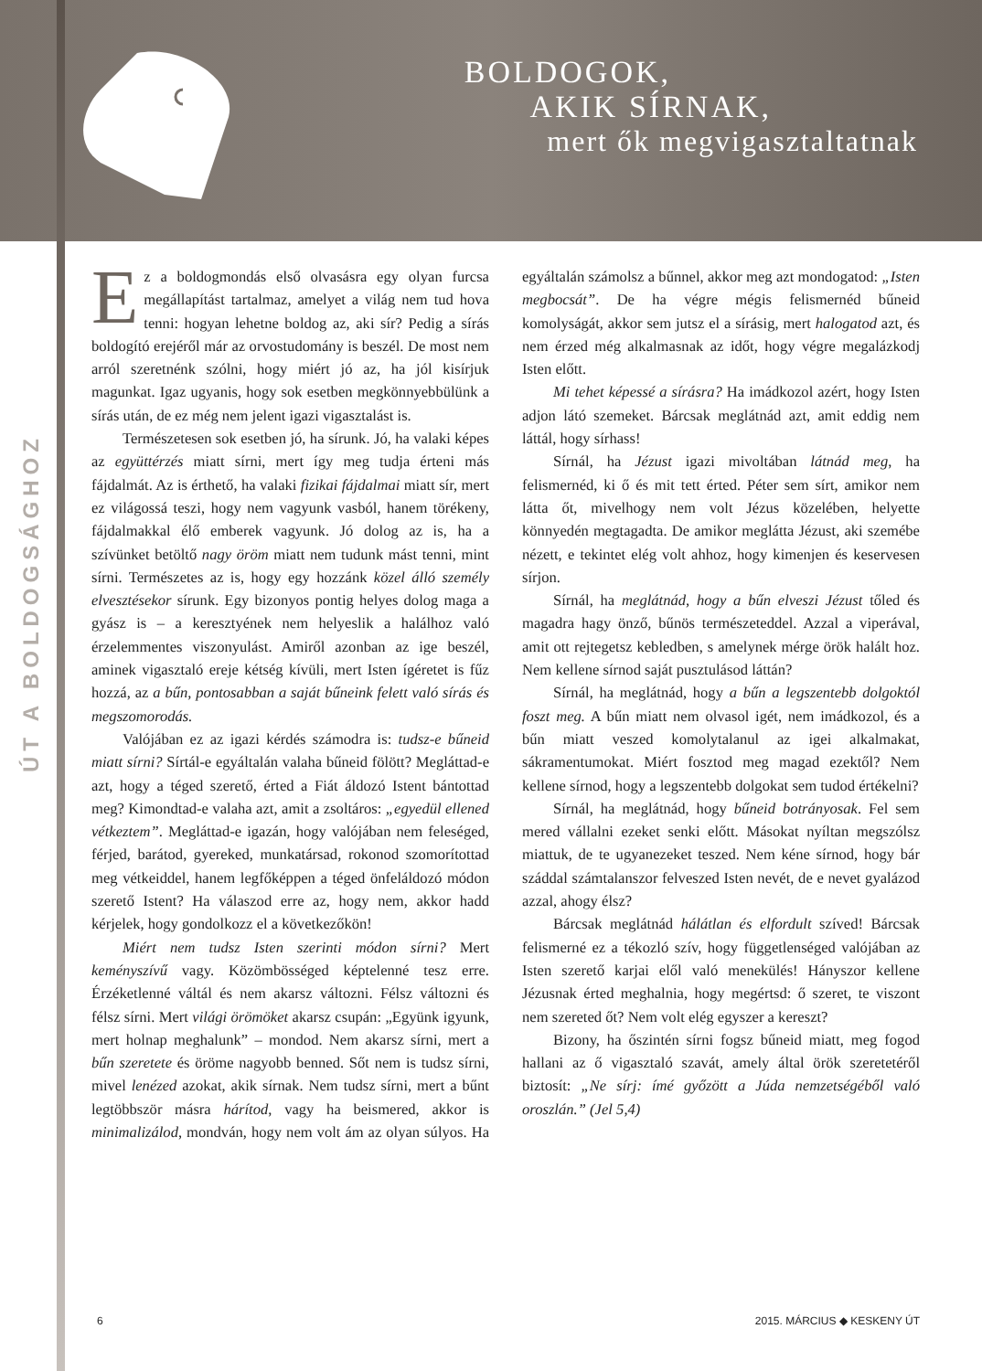BOLDOGOK,
AKIK SÍRNAK,
mert ők megvigasztaltatnak
ÚT A BOLDOGSÁGHOZ
Ez a boldogmondás első olvasásra egy olyan furcsa megállapítást tartalmaz, amelyet a világ nem tud hova tenni: hogyan lehetne boldog az, aki sír? Pedig a sírás boldogító erejéről már az orvostudomány is beszél. De most nem arról szeretnénk szólni, hogy miért jó az, ha jól kisírjuk magunkat. Igaz ugyanis, hogy sok esetben megkönnyebbülünk a sírás után, de ez még nem jelent igazi vigasztalást is.
Természetesen sok esetben jó, ha sírunk. Jó, ha valaki képes az együttérzés miatt sírni, mert így meg tudja érteni más fájdalmát. Az is érthető, ha valaki fizikai fájdalmai miatt sír, mert ez világossá teszi, hogy nem vagyunk vasból, hanem törékeny, fájdalmakkal élő emberek vagyunk. Jó dolog az is, ha a szívünket betöltő nagy öröm miatt nem tudunk mást tenni, mint sírni. Természetes az is, hogy egy hozzánk közel álló személy elvesztésekor sírunk. Egy bizonyos pontig helyes dolog maga a gyász is – a keresztyének nem helyeslik a halálhoz való érzelemmentes viszonyulást. Amiről azonban az ige beszél, aminek vigasztaló ereje kétség kívüli, mert Isten ígéretet is fűz hozzá, az a bűn, pontosabban a saját bűneink felett való sírás és megszomorodás.
Valójában ez az igazi kérdés számodra is: tudsz-e bűneid miatt sírni? Sírtál-e egyáltalán valaha bűneid fölött? Megláttad-e azt, hogy a téged szerető, érted a Fiát áldozó Istent bántottad meg? Kimondtad-e valaha azt, amit a zsoltáros: „egyedül ellened vétkeztem”. Megláttad-e igazán, hogy valójában nem feleséged, férjed, barátod, gyereked, munkatársad, rokonod szomorítottad meg vétkeiddel, hanem legfőképpen a téged önfeláldozó módon szerető Istent? Ha válaszod erre az, hogy nem, akkor hadd kérjelek, hogy gondolkozz el a következőkön!
Miért nem tudsz Isten szerinti módon sírni? Mert keményszívű vagy. Közömbösséged képtelenné tesz erre. Érzéketlenné váltál és nem akarsz változni. Félsz változni és félsz sírni. Mert világi örömöket akarsz csupán: „Együnk igyunk, mert holnap meghalunk” – mondod. Nem akarsz sírni, mert a bűn szeretete és öröme nagyobb benned. Sőt nem is tudsz sírni, mivel lenézed azokat, akik sírnak. Nem tudsz sírni, mert a bűnt legtöbbször másra hárítod, vagy ha beismered, akkor is minimalizálod, mondván, hogy nem volt ám az olyan súlyos. Ha egyáltalán számolsz a bűnnel, akkor meg azt mondogatod: „Isten megbocsát”. De ha végre mégis felismernéd bűneid komolyságát, akkor sem jutsz el a sírásig, mert halogatod azt, és nem érzed még alkalmasnak az időt, hogy végre megalázkodj Isten előtt.
Mi tehet képessé a sírásra? Ha imádkozol azért, hogy Isten adjon látó szemeket. Bárcsak meglátnád azt, amit eddig nem láttál, hogy sírhass!
Sírnál, ha Jézust igazi mivoltában látnád meg, ha felismernéd, ki ő és mit tett érted. Péter sem sírt, amikor nem látta őt, mivelhogy nem volt Jézus közelében, helyette könnyedén megtagadta. De amikor meglátta Jézust, aki szemébe nézett, e tekintet elég volt ahhoz, hogy kimenjen és keservesen sírjon.
Sírnál, ha meglátnád, hogy a bűn elveszi Jézust tőled és magadra hagy önző, bűnös természeteddel. Azzal a viperával, amit ott rejtegetsz kebledben, s amelynek mérge örök halált hoz. Nem kellene sírnod saját pusztulásod láttán?
Sírnál, ha meglátnád, hogy a bűn a legszentebb dolgoktól foszt meg. A bűn miatt nem olvasol igét, nem imádkozol, és a bűn miatt veszed komolytalanul az igei alkalmakat, sákramentumokat. Miért fosztod meg magad ezektől? Nem kellene sírnod, hogy a legszentebb dolgokat sem tudod értékelni?
Sírnál, ha meglátnád, hogy bűneid botrányosak. Fel sem mered vállalni ezeket senki előtt. Másokat nyíltan megszólsz miattuk, de te ugyanezeket teszed. Nem kéne sírnod, hogy bár száddal számtalanszor felveszed Isten nevét, de e nevet gyalázod azzal, ahogy élsz?
Bárcsak meglátnád hálátlan és elfordult szíved! Bárcsak felismerné ez a tékozló szív, hogy függetlenséged valójában az Isten szerető karjai elől való menekülés! Hányszor kellene Jézusnak érted meghalnia, hogy megértsd: ő szeret, te viszont nem szereted őt? Nem volt elég egyszer a kereszt?
Bizony, ha őszintén sírni fogsz bűneid miatt, meg fogod hallani az ő vigasztaló szavát, amely által örök szeretetéről biztosít: „Ne sírj: ímé győzött a Júda nemzetségéből való oroszlán.” (Jel 5,4)
6 2015. MÁRCIUS ◆ KESKENY ÚT